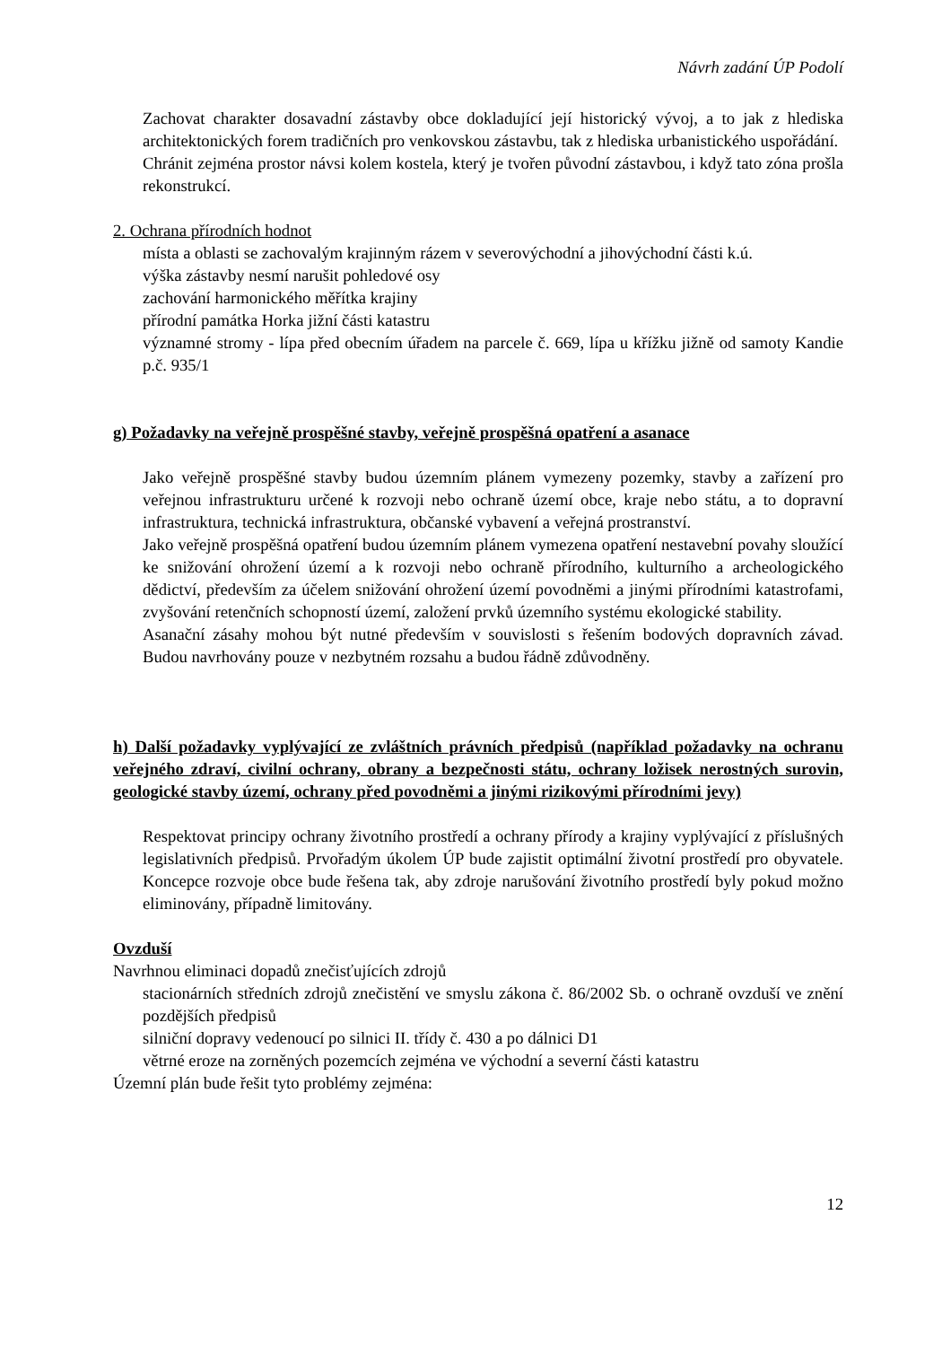Návrh zadání ÚP Podolí
Zachovat charakter dosavadní zástavby obce dokladující její historický vývoj, a to jak z hlediska architektonických forem tradičních pro venkovskou zástavbu, tak z hlediska urbanistického uspořádání.
Chránit zejména prostor návsi kolem kostela, který je tvořen původní zástavbou, i když tato zóna prošla rekonstrukcí.
2. Ochrana přírodních hodnot
místa a oblasti se zachovalým krajinným rázem v severovýchodní a jihovýchodní části k.ú.
výška zástavby nesmí narušit pohledové osy
zachování harmonického měřítka krajiny
přírodní památka Horka jižní části katastru
významné stromy - lípa před obecním úřadem na parcele č. 669, lípa u křížku jižně od samoty Kandie p.č. 935/1
g) Požadavky na veřejně prospěšné stavby, veřejně prospěšná opatření a asanace
Jako veřejně prospěšné stavby budou územním plánem vymezeny pozemky, stavby a zařízení pro veřejnou infrastrukturu určené k rozvoji nebo ochraně území obce, kraje nebo státu, a to dopravní infrastruktura, technická infrastruktura, občanské vybavení a veřejná prostranství.
Jako veřejně prospěšná opatření budou územním plánem vymezena opatření nestavební povahy sloužící ke snižování ohrožení území a k rozvoji nebo ochraně přírodního, kulturního a archeologického dědictví, především za účelem snižování ohrožení území povodněmi a jinými přírodními katastrofami, zvyšování retenčních schopností území, založení prvků územního systému ekologické stability.
Asanační zásahy mohou být nutné především v souvislosti s řešením bodových dopravních závad. Budou navrhovány pouze v nezbytném rozsahu a budou řádně zdůvodněny.
h) Další požadavky vyplývající ze zvláštních právních předpisů (například požadavky na ochranu veřejného zdraví, civilní ochrany, obrany a bezpečnosti státu, ochrany ložisek nerostných surovin, geologické stavby území, ochrany před povodněmi a jinými rizikovými přírodními jevy)
Respektovat principy ochrany životního prostředí a ochrany přírody a krajiny vyplývající z příslušných legislativních předpisů. Prvořadým úkolem ÚP bude zajistit optimální životní prostředí pro obyvatele. Koncepce rozvoje obce bude řešena tak, aby zdroje narušování životního prostředí byly pokud možno eliminovány, případně limitovány.
Ovzduší
Navrhnou eliminaci dopadů znečisťujících zdrojů
stacionárních středních zdrojů znečistění ve smyslu zákona č. 86/2002 Sb. o ochraně ovzduší ve znění pozdějších předpisů
silniční dopravy vedenoucí po silnici II. třídy č. 430 a po dálnici D1
větrné eroze na zorněných pozemcích zejména ve východní a severní části katastru
Územní plán bude řešit tyto problémy zejména:
12